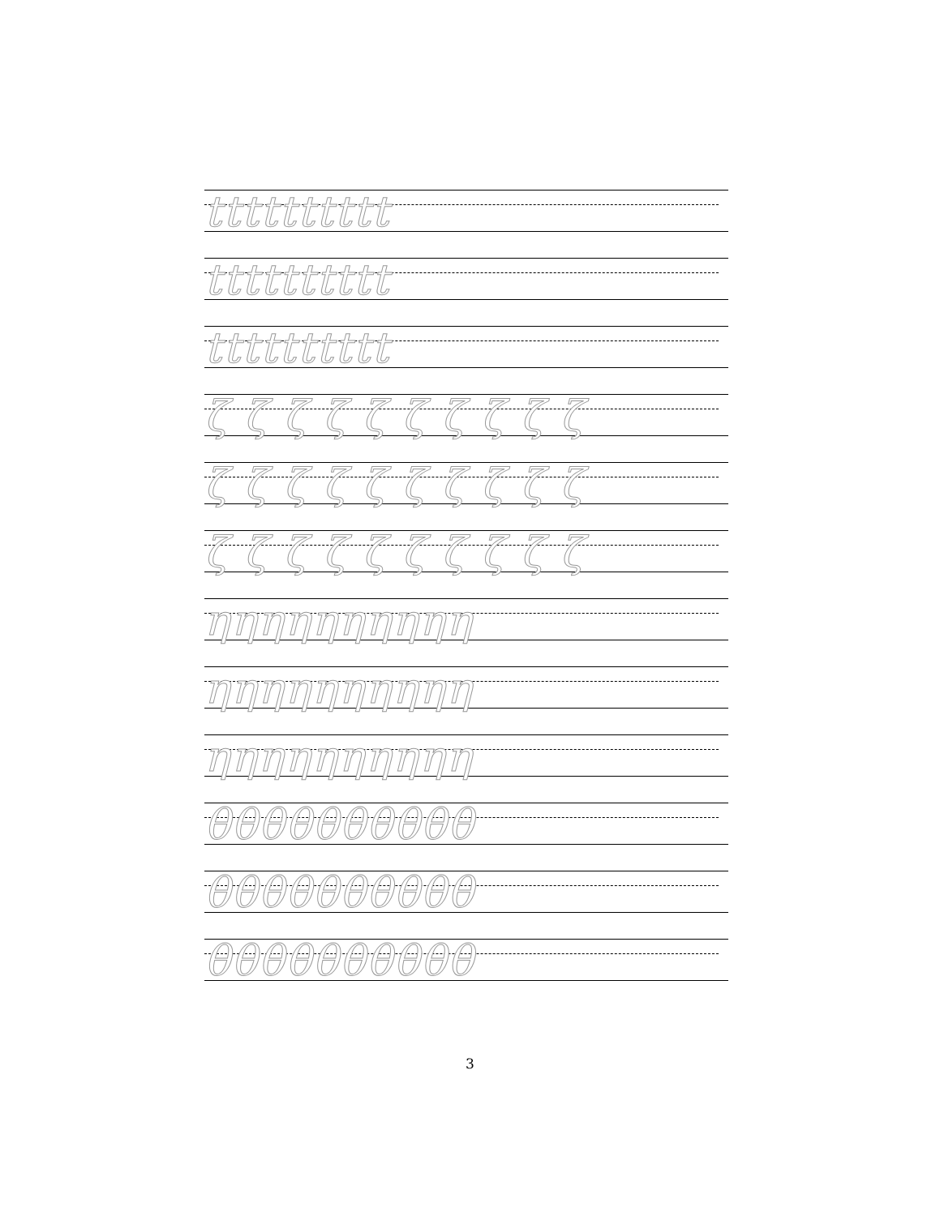tttttttttt
tttttttttt
tttttttttt
ζ ζ ζ ζ ζ ζ ζ ζ ζ ζ
ζ ζ ζ ζ ζ ζ ζ ζ ζ ζ
ζ ζ ζ ζ ζ ζ ζ ζ ζ ζ
ηηηηηηηηηη
ηηηηηηηηηη
ηηηηηηηηηη
θθθθθθθθθθ
θθθθθθθθθθ
θθθθθθθθθθ
3